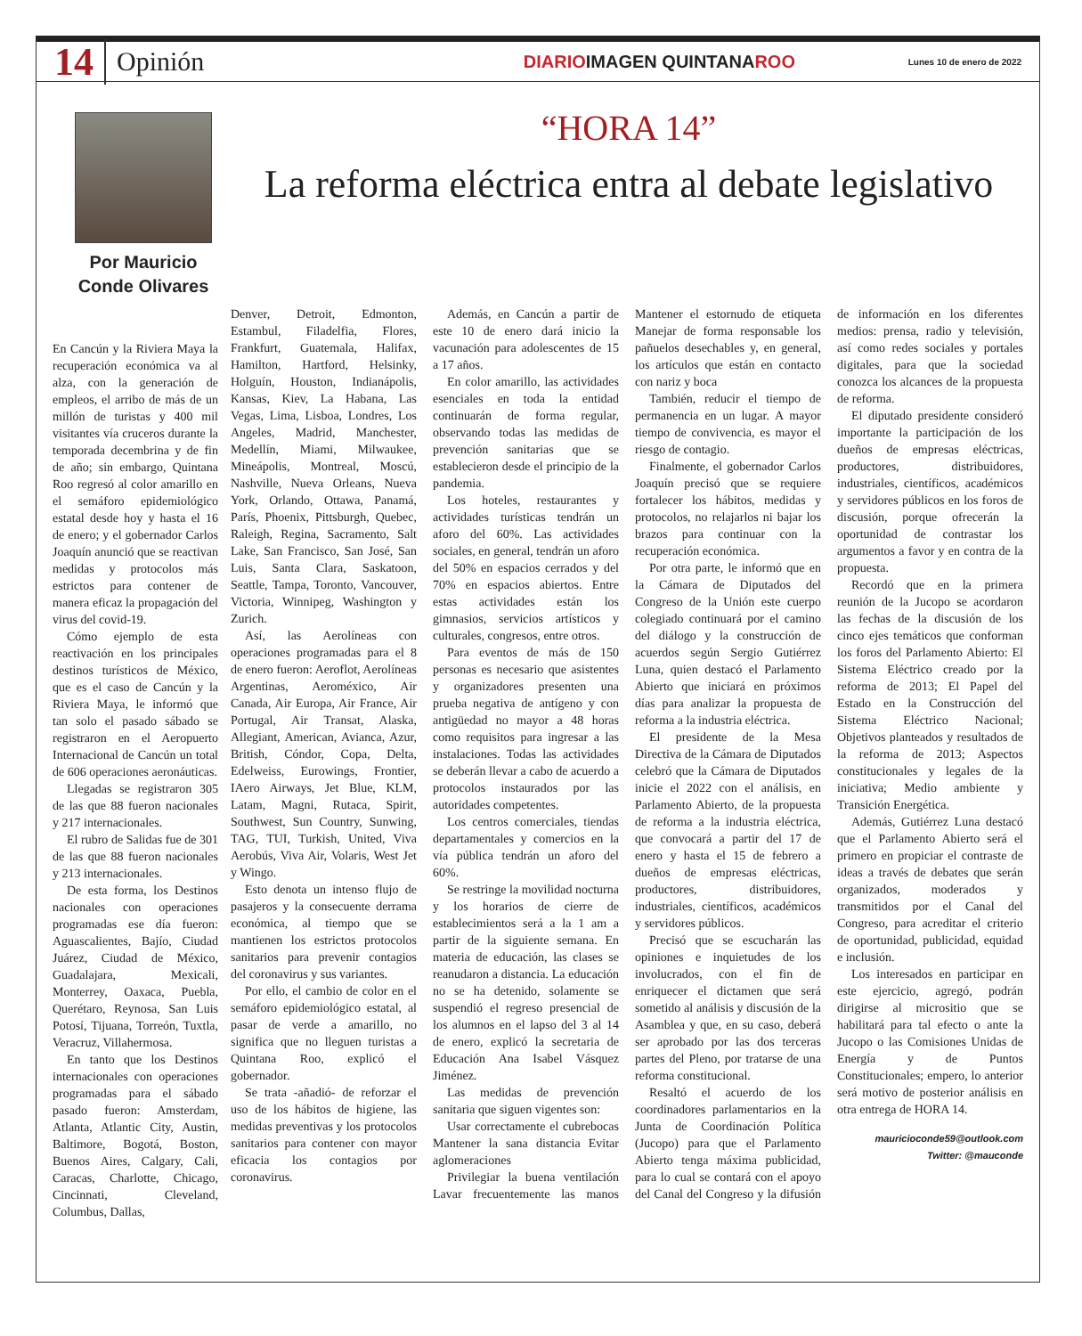14 Opinión DIARIOIMAGEN QUINTANAROO Lunes 10 de enero de 2022
Por Mauricio
Conde Olivares
“HORA 14”
La reforma eléctrica entra al debate legislativo
Denver, Detroit, Edmonton, Estambul, Filadelfia, Flores, Frankfurt, Guatemala, Halifax, Hamilton, Hartford, Helsinky, Holguín, Houston, Indianápolis, Kansas, Kiev, La Habana, Las Vegas, Lima, Lisboa, Londres, Los Angeles, Madrid, Manchester, Medellín, Miami, Milwaukee, Mineápolis, Montreal, Moscú, Nashville, Nueva Orleans, Nueva York, Orlando, Ottawa, Panamá, París, Phoenix, Pittsburgh, Quebec, Raleigh, Regina, Sacramento, Salt Lake, San Francisco, San José, San Luis, Santa Clara, Saskatoon, Seattle, Tampa, Toronto, Vancouver, Victoria, Winnipeg, Washington y Zurich.
Así, las Aerolíneas con operaciones programadas para el 8 de enero fueron: Aeroflot, Aerolíneas Argentinas, Aeroméxico, Air Canada, Air Europa, Air France, Air Portugal, Air Transat, Alaska, Allegiant, American, Avianca, Azur, British, Cóndor, Copa, Delta, Edelweiss, Eurowings, Frontier, IAero Airways, Jet Blue, KLM, Latam, Magni, Rutaca, Spirit, Southwest, Sun Country, Sunwing, TAG, TUI, Turkish, United, Viva Aerobús, Viva Air, Volaris, West Jet y Wingo.
Esto denota un intenso flujo de pasajeros y la consecuente derrama económica, al tiempo que se mantienen los estrictos protocolos sanitarios para prevenir contagios del coronavirus y sus variantes.
Por ello, el cambio de color en el semáforo epidemiológico estatal, al pasar de verde a amarillo, no significa que no lleguen turistas a Quintana Roo, explicó el gobernador.
Se trata -añadió- de reforzar el uso de los hábitos de higiene, las medidas preventivas y los protocolos sanitarios para contener con mayor eficacia los contagios por coronavirus.
Además, en Cancún a partir de este 10 de enero dará inicio la vacunación para adolescentes de 15 a 17 años.
En color amarillo, las actividades esenciales en toda la entidad continuarán de forma regular, observando todas las medidas de prevención sanitarias que se establecieron desde el principio de la pandemia.
Los hoteles, restaurantes y actividades turísticas tendrán un aforo del 60%. Las actividades sociales, en general, tendrán un aforo del 50% en espacios cerrados y del 70% en espacios abiertos. Entre estas actividades están los gimnasios, servicios artísticos y culturales, congresos, entre otros.
Para eventos de más de 150 personas es necesario que asistentes y organizadores presenten una prueba negativa de antígeno y con antigüedad no mayor a 48 horas como requisitos para ingresar a las instalaciones. Todas las actividades se deberán llevar a cabo de acuerdo a protocolos instaurados por las autoridades competentes.
Los centros comerciales, tiendas departamentales y comercios en la vía pública tendrán un aforo del 60%.
Se restringe la movilidad nocturna y los horarios de cierre de establecimientos será a la 1 am a partir de la siguiente semana. En materia de educación, las clases se reanudaron a distancia. La educación no se ha detenido, solamente se suspendió el regreso presencial de los alumnos en el lapso del 3 al 14 de enero, explicó la secretaria de Educación Ana Isabel Vásquez Jiménez.
Las medidas de prevención sanitaria que siguen vigentes son:
Usar correctamente el cubrebocas Mantener la sana distancia Evitar aglomeraciones
Privilegiar la buena ventilación Lavar frecuentemente las manos Mantener el estornudo de etiqueta Manejar de forma responsable los pañuelos desechables y, en general, los artículos que están en contacto con nariz y boca
También, reducir el tiempo de permanencia en un lugar. A mayor tiempo de convivencia, es mayor el riesgo de contagio.
Finalmente, el gobernador Carlos Joaquín precisó que se requiere fortalecer los hábitos, medidas y protocolos, no relajarlos ni bajar los brazos para continuar con la recuperación económica.
Por otra parte, le informó que en la Cámara de Diputados del Congreso de la Unión este cuerpo colegiado continuará por el camino del diálogo y la construcción de acuerdos según Sergio Gutiérrez Luna, quien destacó el Parlamento Abierto que iniciará en próximos días para analizar la propuesta de reforma a la industria eléctrica.
El presidente de la Mesa Directiva de la Cámara de Diputados celebró que la Cámara de Diputados inicie el 2022 con el análisis, en Parlamento Abierto, de la propuesta de reforma a la industria eléctrica, que convocará a partir del 17 de enero y hasta el 15 de febrero a dueños de empresas eléctricas, productores, distribuidores, industriales, científicos, académicos y servidores públicos.
Precisó que se escucharán las opiniones e inquietudes de los involucrados, con el fin de enriquecer el dictamen que será sometido al análisis y discusión de la Asamblea y que, en su caso, deberá ser aprobado por las dos terceras partes del Pleno, por tratarse de una reforma constitucional.
Resaltó el acuerdo de los coordinadores parlamentarios en la Junta de Coordinación Política (Jucopo) para que el Parlamento Abierto tenga máxima publicidad, para lo cual se contará con el apoyo del Canal del Congreso y la difusión de información en los diferentes medios: prensa, radio y televisión, así como redes sociales y portales digitales, para que la sociedad conozca los alcances de la propuesta de reforma.
El diputado presidente consideró importante la participación de los dueños de empresas eléctricas, productores, distribuidores, industriales, científicos, académicos y servidores públicos en los foros de discusión, porque ofrecerán la oportunidad de contrastar los argumentos a favor y en contra de la propuesta.
Recordó que en la primera reunión de la Jucopo se acordaron las fechas de la discusión de los cinco ejes temáticos que conforman los foros del Parlamento Abierto: El Sistema Eléctrico creado por la reforma de 2013; El Papel del Estado en la Construcción del Sistema Eléctrico Nacional; Objetivos planteados y resultados de la reforma de 2013; Aspectos constitucionales y legales de la iniciativa; Medio ambiente y Transición Energética.
Además, Gutiérrez Luna destacó que el Parlamento Abierto será el primero en propiciar el contraste de ideas a través de debates que serán organizados, moderados y transmitidos por el Canal del Congreso, para acreditar el criterio de oportunidad, publicidad, equidad e inclusión.
Los interesados en participar en este ejercicio, agregó, podrán dirigirse al micrositio que se habilitará para tal efecto o ante la Jucopo o las Comisiones Unidas de Energía y de Puntos Constitucionales; empero, lo anterior será motivo de posterior análisis en otra entrega de HORA 14.
mauricioconde59@outlook.com
Twitter: @mauconde
En Cancún y la Riviera Maya la recuperación económica va al alza, con la generación de empleos, el arribo de más de un millón de turistas y 400 mil visitantes vía cruceros durante la temporada decembrina y de fin de año; sin embargo, Quintana Roo regresó al color amarillo en el semáforo epidemiológico estatal desde hoy y hasta el 16 de enero; y el gobernador Carlos Joaquín anunció que se reactivan medidas y protocolos más estrictos para contener de manera eficaz la propagación del virus del covid-19.
Cómo ejemplo de esta reactivación en los principales destinos turísticos de México, que es el caso de Cancún y la Riviera Maya, le informó que tan solo el pasado sábado se registraron en el Aeropuerto Internacional de Cancún un total de 606 operaciones aeronáuticas.
Llegadas se registraron 305 de las que 88 fueron nacionales y 217 internacionales.
El rubro de Salidas fue de 301 de las que 88 fueron nacionales y 213 internacionales.
De esta forma, los Destinos nacionales con operaciones programadas ese día fueron: Aguascalientes, Bajío, Ciudad Juárez, Ciudad de México, Guadalajara, Mexicali, Monterrey, Oaxaca, Puebla, Querétaro, Reynosa, San Luis Potosí, Tijuana, Torreón, Tuxtla, Veracruz, Villahermosa.
En tanto que los Destinos internacionales con operaciones programadas para el sábado pasado fueron: Amsterdam, Atlanta, Atlantic City, Austin, Baltimore, Bogotá, Boston, Buenos Aires, Calgary, Cali, Caracas, Charlotte, Chicago, Cincinnati, Cleveland, Columbus, Dallas,